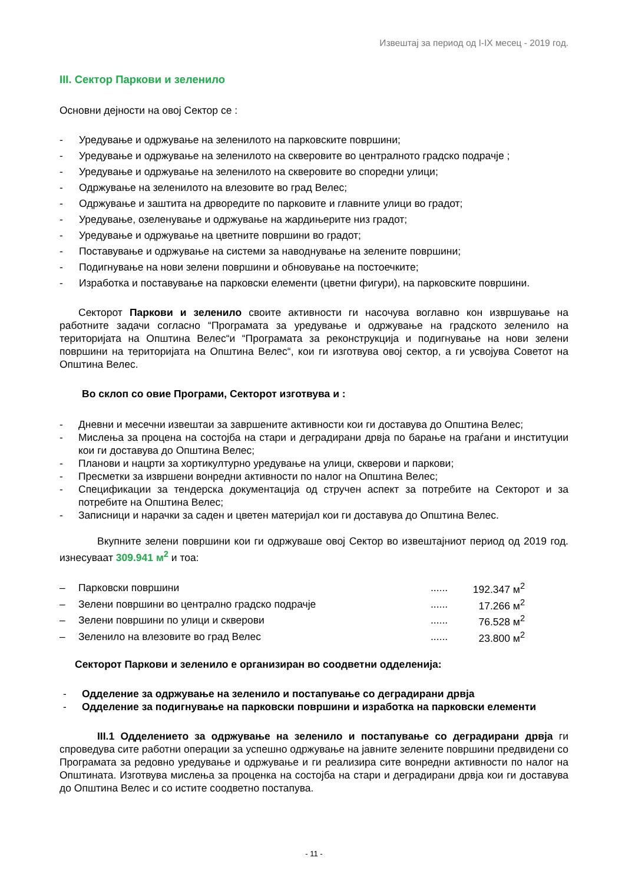Извештај за период од I-IX месец - 2019 год.
III. Сектор Паркови и зеленило
Основни дејности на овој Сектор се :
- Уредување и одржување на зеленилото на парковските површини;
- Уредување и одржување на зеленилото на скверовите во централното градско подрачје ;
- Уредување и одржување на зеленилото на скверовите во споредни улици;
- Одржување на зеленилото на влезовите во град Велес;
- Одржување и заштита на дрворедите по парковите и главните улици во градот;
- Уредување, озеленување и одржување на жардињерите низ градот;
- Уредување и одржување на цветните површини во градот;
- Поставување и одржување на системи за наводнување на зелените површини;
- Подигнување на нови зелени површини и обновување на постоечките;
- Изработка и поставување на парковски елементи (цветни фигури), на парковските површини.
Секторот Паркови и зеленило своите активности ги насочува воглавно кон извршување на работните задачи согласно “Програмата за уредување и одржување на градското зеленило на територијата на Општина Велес“и “Програмата за реконструкција и подигнување на нови зелени површини на територијата на Општина Велес“, кои ги изготвува овој сектор, а ги усвојува Советот на Општина Велес.
Во склоп со овие Програми, Секторот изготвува и :
- Дневни и месечни извештаи за завршените активности кои ги доставува до Општина Велес;
- Мислења за процена на состојба на стари и деградирани дрвја по барање на граѓани и институции кои ги доставува до Општина Велес;
- Планови и нацрти за хортикултурно уредување на улици, скверови и паркови;
- Пресметки за извршени вонредни активности по налог на Општина Велес;
- Спецификации за тендерска документација од стручен аспект за потребите на Секторот и за потребите на Општина Велес;
- Записници и нарачки за саден и цветен материјал кои ги доставува до Општина Велес.
Вкупните зелени површини кои ги одржуваше овој Сектор во извештајниот период од 2019 год. изнесуваат 309.941 м<sup>2</sup> и тоа:
| – | Парковски површини | ...... | 192.347 м<sup>2</sup> |
| – | Зелени површини во централно градско подрачје | ...... | 17.266 м<sup>2</sup> |
| – | Зелени површини по улици и скверови | ...... | 76.528 м<sup>2</sup> |
| – | Зеленило на влезовите во град Велес | ...... | 23.800 м<sup>2</sup> |
Секторот Паркови и зеленило е организиран во соодветни одделенија:
- Одделение за одржување на зеленило и постапување со деградирани дрвја
- Одделение за подигнување на парковски површини и изработка на парковски елементи
III.1 Одделението за одржување на зеленило и постапување со деградирани дрвја ги спроведува сите работни операции за успешно одржување на јавните зелените површини предвидени со Програмата за редовно уредување и одржување и ги реализира сите вонредни активности по налог на Општината. Изготвува мислења за проценка на состојба на стари и деградирани дрвја кои ги доставува до Општина Велес и со истите соодветно постапува.
- 11 -